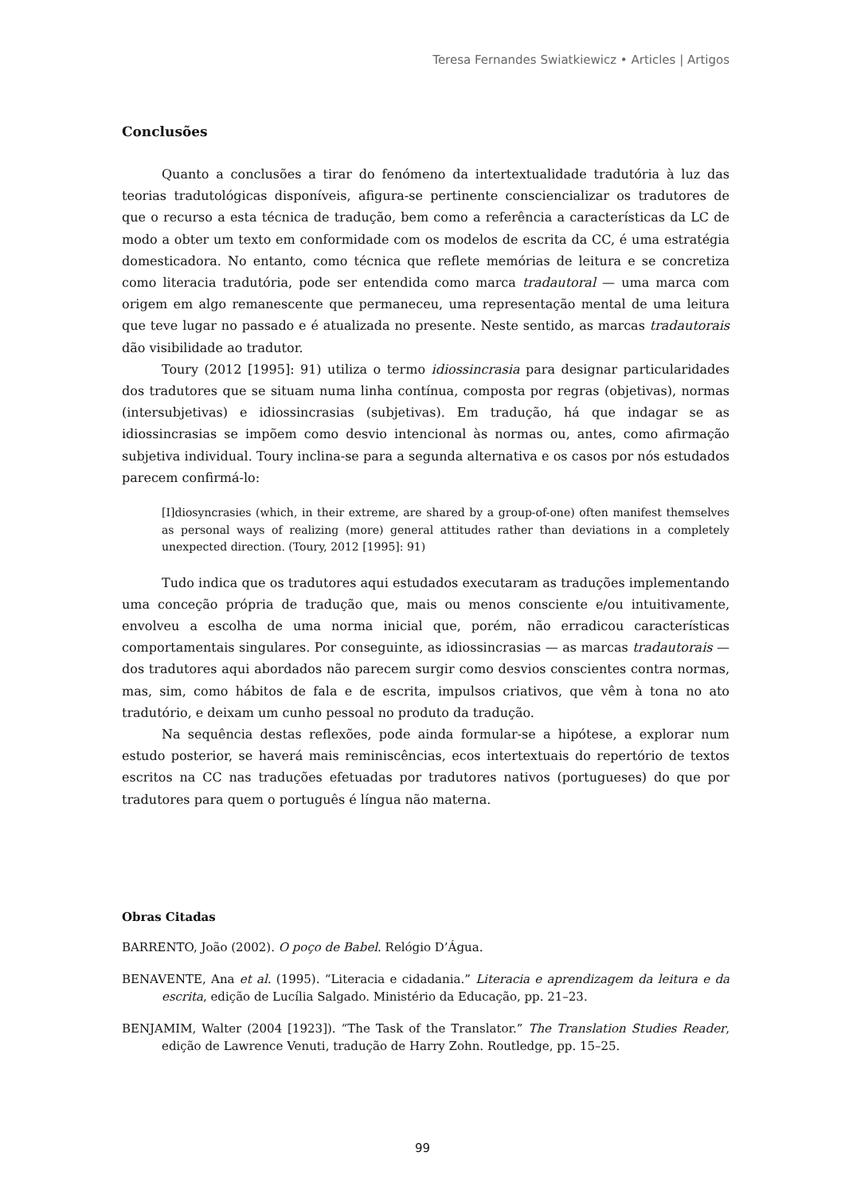Teresa Fernandes Swiatkiewicz • Articles | Artigos
Conclusões
Quanto a conclusões a tirar do fenómeno da intertextualidade tradutória à luz das teorias tradutológicas disponíveis, afigura-se pertinente consciencializar os tradutores de que o recurso a esta técnica de tradução, bem como a referência a características da LC de modo a obter um texto em conformidade com os modelos de escrita da CC, é uma estratégia domesticadora. No entanto, como técnica que reflete memórias de leitura e se concretiza como literacia tradutória, pode ser entendida como marca tradautoral — uma marca com origem em algo remanescente que permaneceu, uma representação mental de uma leitura que teve lugar no passado e é atualizada no presente. Neste sentido, as marcas tradautorais dão visibilidade ao tradutor.
Toury (2012 [1995]: 91) utiliza o termo idiossincrasia para designar particularidades dos tradutores que se situam numa linha contínua, composta por regras (objetivas), normas (intersubjetivas) e idiossincrasias (subjetivas). Em tradução, há que indagar se as idiossincrasias se impõem como desvio intencional às normas ou, antes, como afirmação subjetiva individual. Toury inclina-se para a segunda alternativa e os casos por nós estudados parecem confirmá-lo:
[I]diosyncrasies (which, in their extreme, are shared by a group-of-one) often manifest themselves as personal ways of realizing (more) general attitudes rather than deviations in a completely unexpected direction. (Toury, 2012 [1995]: 91)
Tudo indica que os tradutores aqui estudados executaram as traduções implementando uma conceção própria de tradução que, mais ou menos consciente e/ou intuitivamente, envolveu a escolha de uma norma inicial que, porém, não erradicou características comportamentais singulares. Por conseguinte, as idiossincrasias — as marcas tradautorais — dos tradutores aqui abordados não parecem surgir como desvios conscientes contra normas, mas, sim, como hábitos de fala e de escrita, impulsos criativos, que vêm à tona no ato tradutório, e deixam um cunho pessoal no produto da tradução.
Na sequência destas reflexões, pode ainda formular-se a hipótese, a explorar num estudo posterior, se haverá mais reminiscências, ecos intertextuais do repertório de textos escritos na CC nas traduções efetuadas por tradutores nativos (portugueses) do que por tradutores para quem o português é língua não materna.
Obras Citadas
BARRENTO, João (2002). O poço de Babel. Relógio D’Água.
BENAVENTE, Ana et al. (1995). “Literacia e cidadania.” Literacia e aprendizagem da leitura e da escrita, edição de Lucília Salgado. Ministério da Educação, pp. 21–23.
BENJAMIM, Walter (2004 [1923]). “The Task of the Translator.” The Translation Studies Reader, edição de Lawrence Venuti, tradução de Harry Zohn. Routledge, pp. 15–25.
99